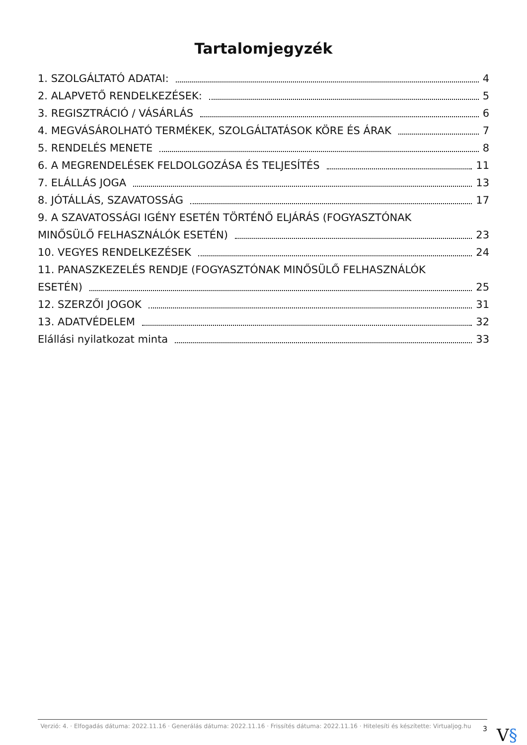Tartalomjegyzék
1. SZOLGÁLTATÓ ADATAI: 4
2. ALAPVETŐ RENDELKEZÉSEK: 5
3. REGISZTRÁCIÓ / VÁSÁRLÁS 6
4. MEGVÁSÁROLHATÓ TERMÉKEK, SZOLGÁLTATÁSOK KÖRE ÉS ÁRAK 7
5. RENDELÉS MENETE 8
6. A MEGRENDELÉSEK FELDOLGOZÁSA ÉS TELJESÍTÉS 11
7. ELÁLLÁS JOGA 13
8. JÓTÁLLÁS, SZAVATOSSÁG 17
9. A SZAVATOSSÁGI IGÉNY ESETÉN TÖRTÉNŐ ELJÁRÁS (FOGYASZTÓNAK
MINŐSÜLŐ FELHASZNÁLÓK ESETÉN) 23
10. VEGYES RENDELKEZÉSEK 24
11. PANASZKEZELÉS RENDJE (FOGYASZTÓNAK MINŐSÜLŐ FELHASZNÁLÓK
ESETÉN) 25
12. SZERZŐI JOGOK 31
13. ADATVÉDELEM 32
Elállási nyilatkozat minta 33
Verzió: 4. · Elfogadás dátuma: 2022.11.16 · Generálás dátuma: 2022.11.16 · Frissítés dátuma: 2022.11.16 · Hitelesíti és készítette: Virtualjog.hu
3
V§